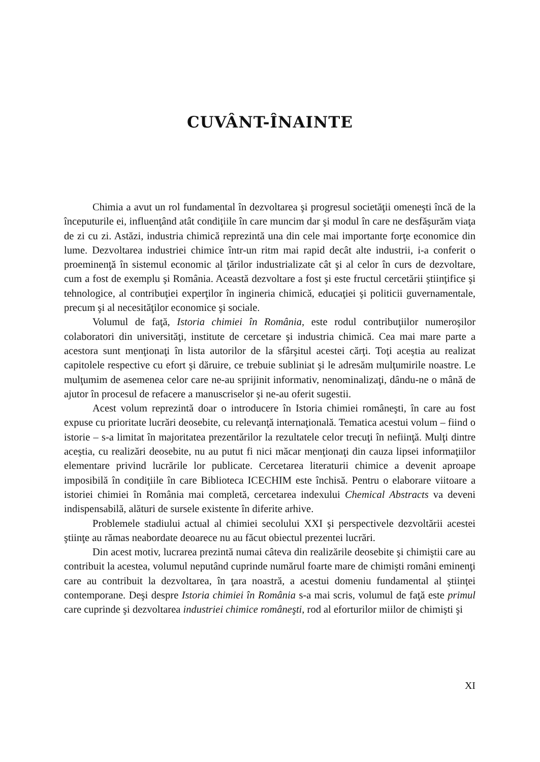CUVÂNT-ÎNAINTE
Chimia a avut un rol fundamental în dezvoltarea şi progresul societăţii omeneşti încă de la începuturile ei, influenţând atât condiţiile în care muncim dar şi modul în care ne desfăşurăm viaţa de zi cu zi. Astăzi, industria chimică reprezintă una din cele mai importante forţe economice din lume. Dezvoltarea industriei chimice într-un ritm mai rapid decât alte industrii, i-a conferit o proeminenţă în sistemul economic al ţărilor industrializate cât şi al celor în curs de dezvoltare, cum a fost de exemplu şi România. Această dezvoltare a fost şi este fructul cercetării ştiinţifice şi tehnologice, al contribuţiei experţilor în ingineria chimică, educaţiei şi politicii guvernamentale, precum şi al necesităţilor economice şi sociale.
Volumul de faţă, Istoria chimiei în România, este rodul contribuţiilor numeroşilor colaboratori din universităţi, institute de cercetare şi industria chimică. Cea mai mare parte a acestora sunt menţionaţi în lista autorilor de la sfârşitul acestei cărţi. Toţi aceştia au realizat capitolele respective cu efort şi dăruire, ce trebuie subliniat şi le adresăm mulţumirile noastre. Le mulţumim de asemenea celor care ne-au sprijinit informativ, nenominalizaţi, dându-ne o mână de ajutor în procesul de refacere a manuscriselor şi ne-au oferit sugestii.
Acest volum reprezintă doar o introducere în Istoria chimiei româneşti, în care au fost expuse cu prioritate lucrări deosebite, cu relevanţă internaţională. Tematica acestui volum – fiind o istorie – s-a limitat în majoritatea prezentărilor la rezultatele celor trecuţi în nefiinţă. Mulţi dintre aceştia, cu realizări deosebite, nu au putut fi nici măcar menţionaţi din cauza lipsei informaţiilor elementare privind lucrările lor publicate. Cercetarea literaturii chimice a devenit aproape imposibilă în condiţiile în care Biblioteca ICECHIM este închisă. Pentru o elaborare viitoare a istoriei chimiei în România mai completă, cercetarea indexului Chemical Abstracts va deveni indispensabilă, alături de sursele existente în diferite arhive.
Problemele stadiului actual al chimiei secolului XXI şi perspectivele dezvoltării acestei ştiinţe au rămas neabordate deoarece nu au făcut obiectul prezentei lucrări.
Din acest motiv, lucrarea prezintă numai câteva din realizările deosebite şi chimiştii care au contribuit la acestea, volumul neputând cuprinde numărul foarte mare de chimişti români eminenţi care au contribuit la dezvoltarea, în ţara noastră, a acestui domeniu fundamental al ştiinţei contemporane. Deşi despre Istoria chimiei în România s-a mai scris, volumul de faţă este primul care cuprinde şi dezvoltarea industriei chimice româneşti, rod al eforturilor miilor de chimişti şi
XI